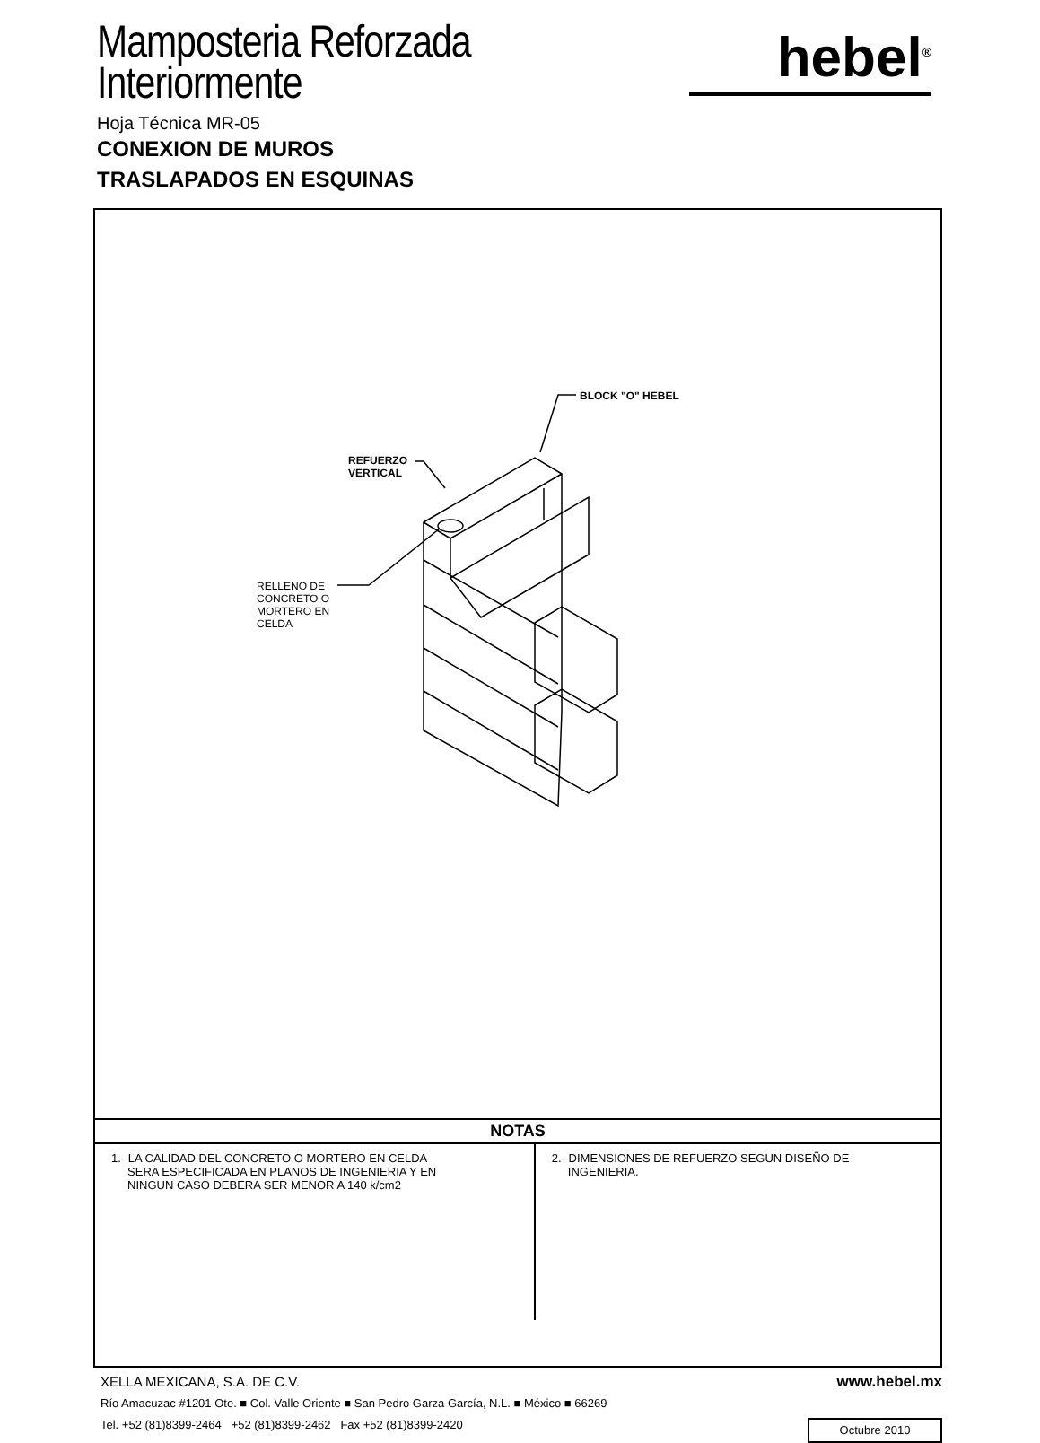Mamposteria Reforzada
Interiormente
Hoja Técnica MR-05
CONEXION DE MUROS
TRASLAPADOS EN ESQUINAS
hebel<sup>®</sup>
BLOCK "O" HEBEL
REFUERZO
VERTICAL
RELLENO DE
CONCRETO O
MORTERO EN
CELDA
| NOTAS | |
| --- | --- |
| 1.- LA CALIDAD DEL CONCRETO O MORTERO EN CELDA SERA ESPECIFICADA EN PLANOS DE INGENIERIA Y EN NINGUN CASO DEBERA SER MENOR A 140 k/cm2 | 2.- DIMENSIONES DE REFUERZO SEGUN DISEÑO DE INGENIERIA. |
XELLA MEXICANA, S.A. DE C.V.
www.hebel.mx
Río Amacuzac #1201 Ote. ■ Col. Valle Oriente ■ San Pedro Garza García, N.L. ■ México ■ 66269
Tel. +52 (81)8399-2464 +52 (81)8399-2462 Fax +52 (81)8399-2420
Octubre 2010